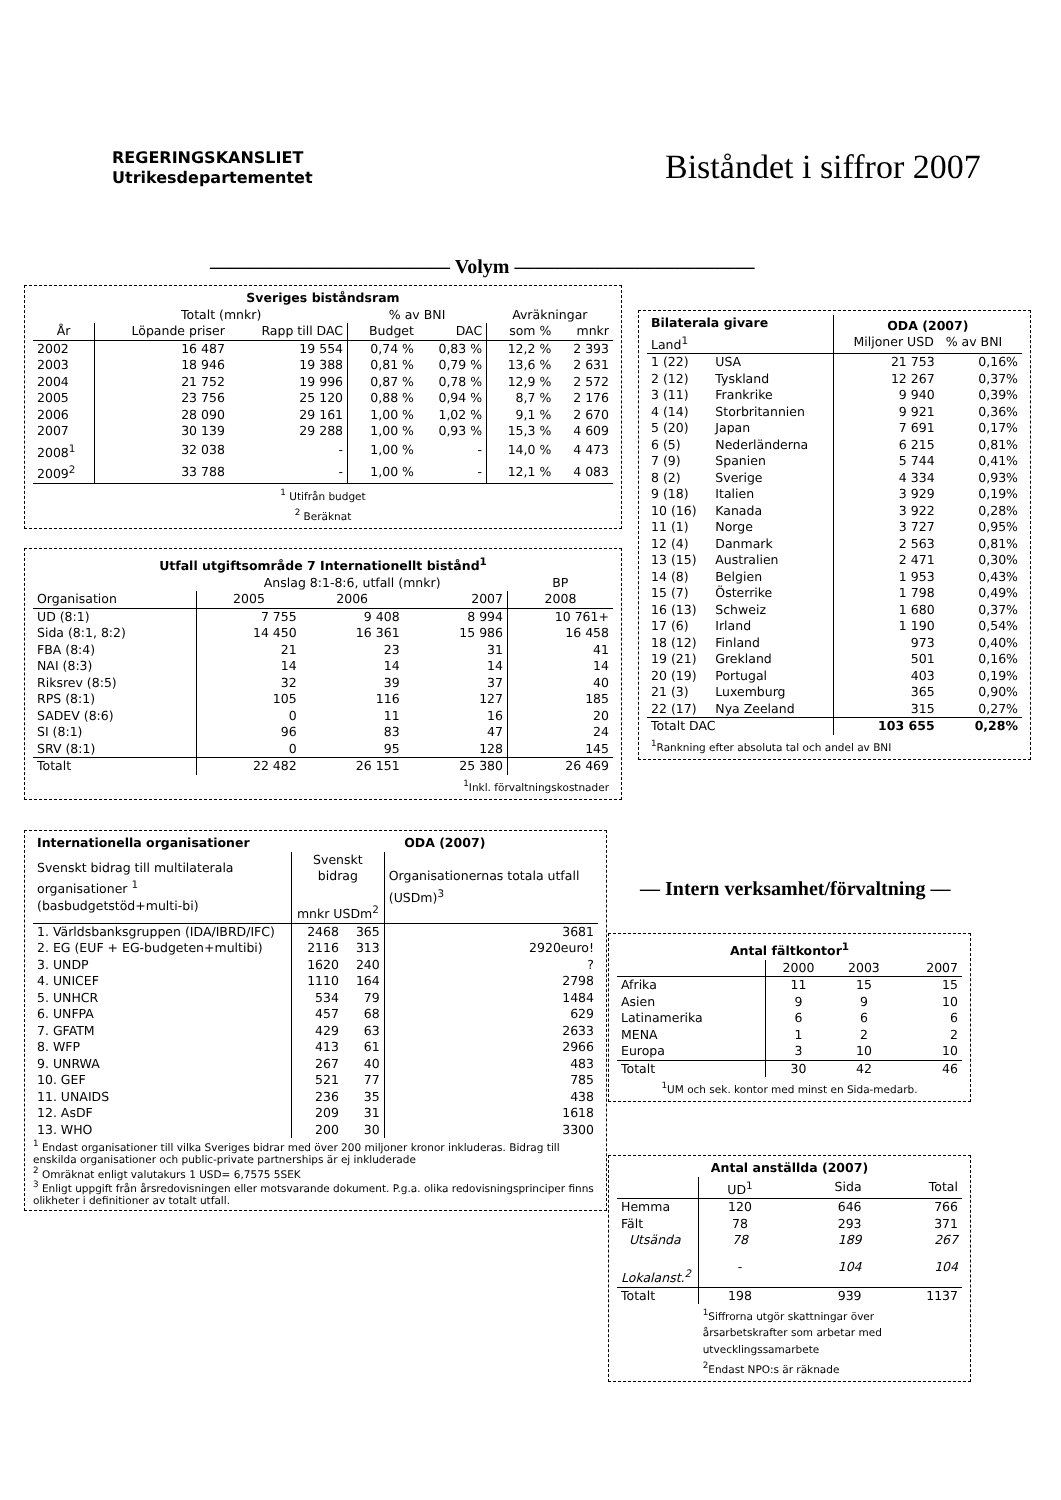REGERINGSKANSLIET
Utrikesdepartementet
Biståndet i siffror 2007
———————————— Volym ————————————
| Sveriges biståndsram | | | | | | |
| --- | --- | --- | --- | --- | --- | --- |
| | Totalt (mnkr) | | % av BNI | | Avräkningar | |
| År | Löpande priser | Rapp till DAC | Budget | DAC | som % | mnkr |
| 2002 | 16 487 | 19 554 | 0,74 % | 0,83 % | 12,2 % | 2 393 |
| 2003 | 18 946 | 19 388 | 0,81 % | 0,79 % | 13,6 % | 2 631 |
| 2004 | 21 752 | 19 996 | 0,87 % | 0,78 % | 12,9 % | 2 572 |
| 2005 | 23 756 | 25 120 | 0,88 % | 0,94 % | 8,7 % | 2 176 |
| 2006 | 28 090 | 29 161 | 1,00 % | 1,02 % | 9,1 % | 2 670 |
| 2007 | 30 139 | 29 288 | 1,00 % | 0,93 % | 15,3 % | 4 609 |
| 2008<sup>1</sup> | 32 038 | - | 1,00 % | - | 14,0 % | 4 473 |
| 2009<sup>2</sup> | 33 788 | - | 1,00 % | - | 12,1 % | 4 083 |
| <sup>1</sup> Utifrån budget <sup>2</sup> Beräknat | | | | | | |
| Utfall utgiftsområde 7 Internationellt bistånd<sup>1</sup> | | | | |
| --- | --- | --- | --- | --- |
| | Anslag 8:1-8:6, utfall (mnkr) | | | BP |
| Organisation | 2005 | 2006 | 2007 | 2008 |
| UD (8:1) | 7 755 | 9 408 | 8 994 | 10 761+ |
| Sida (8:1, 8:2) | 14 450 | 16 361 | 15 986 | 16 458 |
| FBA (8:4) | 21 | 23 | 31 | 41 |
| NAI (8:3) | 14 | 14 | 14 | 14 |
| Riksrev (8:5) | 32 | 39 | 37 | 40 |
| RPS (8:1) | 105 | 116 | 127 | 185 |
| SADEV (8:6) | 0 | 11 | 16 | 20 |
| SI (8:1) | 96 | 83 | 47 | 24 |
| SRV (8:1) | 0 | 95 | 128 | 145 |
| Totalt | 22 482 | 26 151 | 25 380 | 26 469 |
| <sup>1</sup> Inkl. förvaltningskostnader | | | | |
| Internationella organisationer | ODA (2007) | | |
| Svenskt bidrag till multilaterala organisationer <sup>1</sup> (basbudgetstöd+multi-bi) | Svenskt bidrag mnkr USDm<sup>2</sup> | | Organisationernas totala utfall (USDm)<sup>3</sup> |
| 1. Världsbanksgruppen (IDA/IBRD/IFC) | 2468 | 365 | 3681 |
| 2. EG (EUF + EG-budgeten+multibi) | 2116 | 313 | 2920euro! |
| 3. UNDP | 1620 | 240 | ? |
| 4. UNICEF | 1110 | 164 | 2798 |
| 5. UNHCR | 534 | 79 | 1484 |
| 6. UNFPA | 457 | 68 | 629 |
| 7. GFATM | 429 | 63 | 2633 |
| 8. WFP | 413 | 61 | 2966 |
| 9. UNRWA | 267 | 40 | 483 |
| 10. GEF | 521 | 77 | 785 |
| 11. UNAIDS | 236 | 35 | 438 |
| 12. AsDF | 209 | 31 | 1618 |
| 13. WHO | 200 | 30 | 3300 |
<sup>1</sup> Endast organisationer till vilka Sveriges bidrar med över 200 miljoner kronor inkluderas. Bidrag till enskilda organisationer och public-private partnerships är ej inkluderade
<sup>2</sup> Omräknat enligt valutakurs 1 USD= 6,7575 5SEK
<sup>3</sup> Enligt uppgift från årsredovisningen eller motsvarande dokument. P.g.a. olika redovisningsprinciper finns olikheter i definitioner av totalt utfall.
| Bilaterala givare Land<sup>1</sup> | | ODA (2007) Miljoner USD % av BNI | |
| 1 (22) | USA | 21 753 | 0,16% |
| 2 (12) | Tyskland | 12 267 | 0,37% |
| 3 (11) | Frankrike | 9 940 | 0,39% |
| 4 (14) | Storbritannien | 9 921 | 0,36% |
| 5 (20) | Japan | 7 691 | 0,17% |
| 6 (5) | Nederländerna | 6 215 | 0,81% |
| 7 (9) | Spanien | 5 744 | 0,41% |
| 8 (2) | Sverige | 4 334 | 0,93% |
| 9 (18) | Italien | 3 929 | 0,19% |
| 10 (16) | Kanada | 3 922 | 0,28% |
| 11 (1) | Norge | 3 727 | 0,95% |
| 12 (4) | Danmark | 2 563 | 0,81% |
| 13 (15) | Australien | 2 471 | 0,30% |
| 14 (8) | Belgien | 1 953 | 0,43% |
| 15 (7) | Österrike | 1 798 | 0,49% |
| 16 (13) | Schweiz | 1 680 | 0,37% |
| 17 (6) | Irland | 1 190 | 0,54% |
| 18 (12) | Finland | 973 | 0,40% |
| 19 (21) | Grekland | 501 | 0,16% |
| 20 (19) | Portugal | 403 | 0,19% |
| 21 (3) | Luxemburg | 365 | 0,90% |
| 22 (17) | Nya Zeeland | 315 | 0,27% |
| Totalt DAC | | 103 655 | 0,28% |
| <sup>1</sup> Rankning efter absoluta tal och andel av BNI | | | |
— Intern verksamhet/förvaltning —
| Antal fältkontor<sup>1</sup> | | | |
| --- | --- | --- | --- |
| | 2000 | 2003 | 2007 |
| Afrika | 11 | 15 | 15 |
| Asien | 9 | 9 | 10 |
| Latinamerika | 6 | 6 | 6 |
| MENA | 1 | 2 | 2 |
| Europa | 3 | 10 | 10 |
| Totalt | 30 | 42 | 46 |
| <sup>1</sup> UM och sek. kontor med minst en Sida-medarb. | | | |
| Antal anställda (2007) | | | |
| --- | --- | --- | --- |
| | UD<sup>1</sup> | Sida | Total |
| Hemma | 120 | 646 | 766 |
| Fält | 78 | 293 | 371 |
| Utsända | 78 | 189 | 267 |
| Lokalanst.<sup>2</sup> | - | 104 | 104 |
| Totalt | 198 | 939 | 1137 |
| | <sup>1</sup> Siffrorna utgör skattningar över årsarbetskrafter som arbetar med utvecklingssamarbete <sup>2</sup> Endast NPO:s är räknade | | |